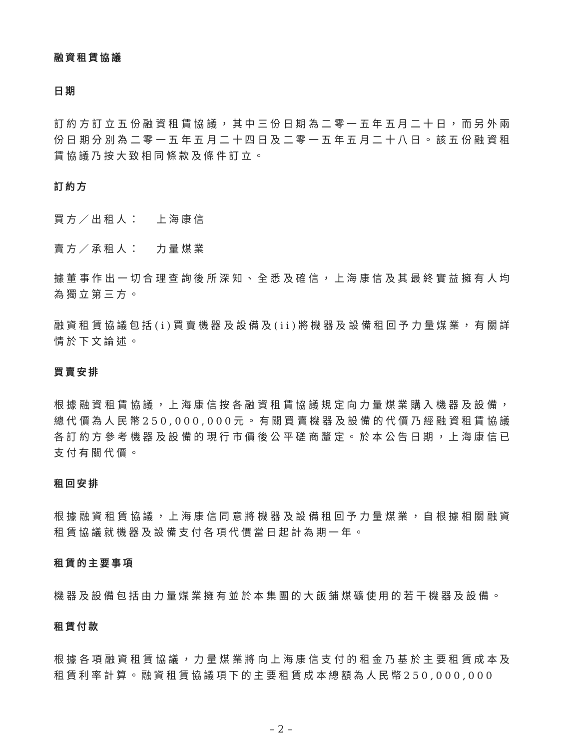融資租賃協議
日期
訂約方訂立五份融資租賃協議，其中三份日期為二零一五年五月二十日，而另外兩份日期分別為二零一五年五月二十四日及二零一五年五月二十八日。該五份融資租賃協議乃按大致相同條款及條件訂立。
訂約方
買方／出租人： 上海康信
賣方／承租人： 力量煤業
據董事作出一切合理查詢後所深知、全悉及確信，上海康信及其最終實益擁有人均為獨立第三方。
融資租賃協議包括(i)買賣機器及設備及(ii)將機器及設備租回予力量煤業，有關詳情於下文論述。
買賣安排
根據融資租賃協議，上海康信按各融資租賃協議規定向力量煤業購入機器及設備，總代價為人民幣250,000,000元。有關買賣機器及設備的代價乃經融資租賃協議各訂約方參考機器及設備的現行市價後公平磋商釐定。於本公告日期，上海康信已支付有關代價。
租回安排
根據融資租賃協議，上海康信同意將機器及設備租回予力量煤業，自根據相關融資租賃協議就機器及設備支付各項代價當日起計為期一年。
租賃的主要事項
機器及設備包括由力量煤業擁有並於本集團的大飯鋪煤礦使用的若干機器及設備。
租賃付款
根據各項融資租賃協議，力量煤業將向上海康信支付的租金乃基於主要租賃成本及租賃利率計算。融資租賃協議項下的主要租賃成本總額為人民幣250,000,000
– 2 –